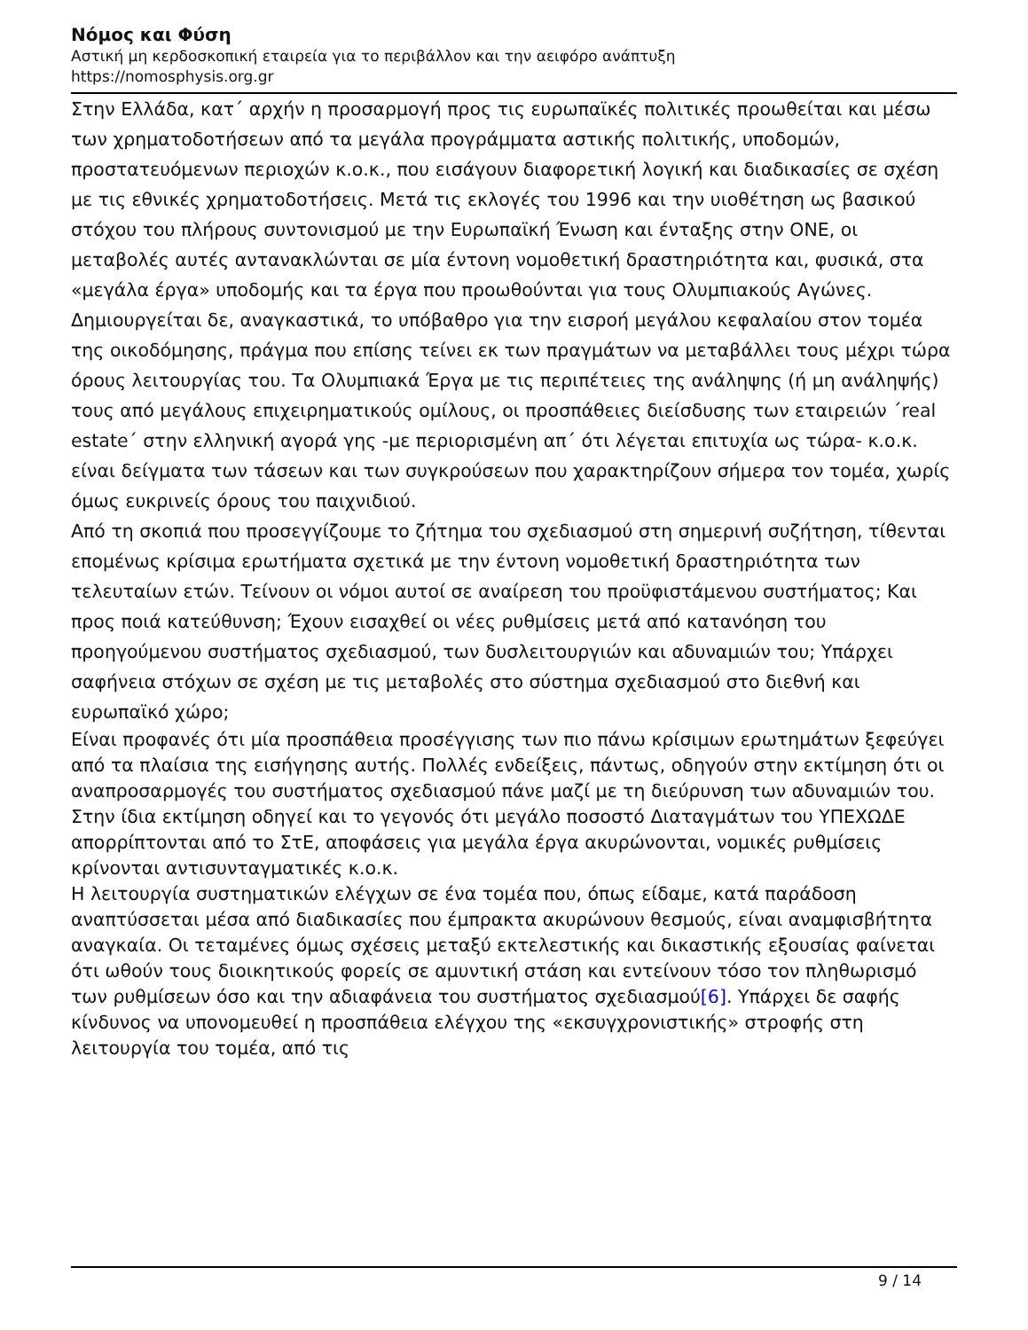Νόμος και Φύση
Αστική μη κερδοσκοπική εταιρεία για το περιβάλλον και την αειφόρο ανάπτυξη
https://nomosphysis.org.gr
Στην Ελλάδα, κατ΄ αρχήν η προσαρμογή προς τις ευρωπαϊκές πολιτικές προωθείται και μέσω των χρηματοδοτήσεων από τα μεγάλα προγράμματα αστικής πολιτικής, υποδομών, προστατευόμενων περιοχών κ.ο.κ., που εισάγουν διαφορετική λογική και διαδικασίες σε σχέση με τις εθνικές χρηματοδοτήσεις. Μετά τις εκλογές του 1996 και την υιοθέτηση ως βασικού στόχου του πλήρους συντονισμού με την Ευρωπαϊκή Ένωση και ένταξης στην ΟΝΕ, οι μεταβολές αυτές αντανακλώνται σε μία έντονη νομοθετική δραστηριότητα και, φυσικά, στα «μεγάλα έργα» υποδομής και τα έργα που προωθούνται για τους Ολυμπιακούς Αγώνες. Δημιουργείται δε, αναγκαστικά, το υπόβαθρο για την εισροή μεγάλου κεφαλαίου στον τομέα της οικοδόμησης, πράγμα που επίσης τείνει εκ των πραγμάτων να μεταβάλλει τους μέχρι τώρα όρους λειτουργίας του. Τα Ολυμπιακά Έργα με τις περιπέτειες της ανάληψης (ή μη ανάληψής) τους από μεγάλους επιχειρηματικούς ομίλους, οι προσπάθειες διείσδυσης των εταιρειών ΄real estate΄ στην ελληνική αγορά γης -με περιορισμένη απ΄ ότι λέγεται επιτυχία ως τώρα- κ.ο.κ. είναι δείγματα των τάσεων και των συγκρούσεων που χαρακτηρίζουν σήμερα τον τομέα, χωρίς όμως ευκρινείς όρους του παιχνιδιού.
Από τη σκοπιά που προσεγγίζουμε το ζήτημα του σχεδιασμού στη σημερινή συζήτηση, τίθενται επομένως κρίσιμα ερωτήματα σχετικά με την έντονη νομοθετική δραστηριότητα των τελευταίων ετών. Τείνουν οι νόμοι αυτοί σε αναίρεση του προϋφιστάμενου συστήματος; Και προς ποιά κατεύθυνση; Έχουν εισαχθεί οι νέες ρυθμίσεις μετά από κατανόηση του προηγούμενου συστήματος σχεδιασμού, των δυσλειτουργιών και αδυναμιών του; Υπάρχει σαφήνεια στόχων σε σχέση με τις μεταβολές στο σύστημα σχεδιασμού στο διεθνή και ευρωπαϊκό χώρο;
Είναι προφανές ότι μία προσπάθεια προσέγγισης των πιο πάνω κρίσιμων ερωτημάτων ξεφεύγει από τα πλαίσια της εισήγησης αυτής. Πολλές ενδείξεις, πάντως, οδηγούν στην εκτίμηση ότι οι αναπροσαρμογές του συστήματος σχεδιασμού πάνε μαζί με τη διεύρυνση των αδυναμιών του. Στην ίδια εκτίμηση οδηγεί και το γεγονός ότι μεγάλο ποσοστό Διαταγμάτων του ΥΠΕΧΩΔΕ απορρίπτονται από το ΣτΕ, αποφάσεις για μεγάλα έργα ακυρώνονται, νομικές ρυθμίσεις κρίνονται αντισυνταγματικές κ.ο.κ.
Η λειτουργία συστηματικών ελέγχων σε ένα τομέα που, όπως είδαμε, κατά παράδοση αναπτύσσεται μέσα από διαδικασίες που έμπρακτα ακυρώνουν θεσμούς, είναι αναμφισβήτητα αναγκαία. Οι τεταμένες όμως σχέσεις μεταξύ εκτελεστικής και δικαστικής εξουσίας φαίνεται ότι ωθούν τους διοικητικούς φορείς σε αμυντική στάση και εντείνουν τόσο τον πληθωρισμό των ρυθμίσεων όσο και την αδιαφάνεια του συστήματος σχεδιασμού[6]. Υπάρχει δε σαφής κίνδυνος να υπονομευθεί η προσπάθεια ελέγχου της «εκσυγχρονιστικής» στροφής στη λειτουργία του τομέα, από τις
9 / 14